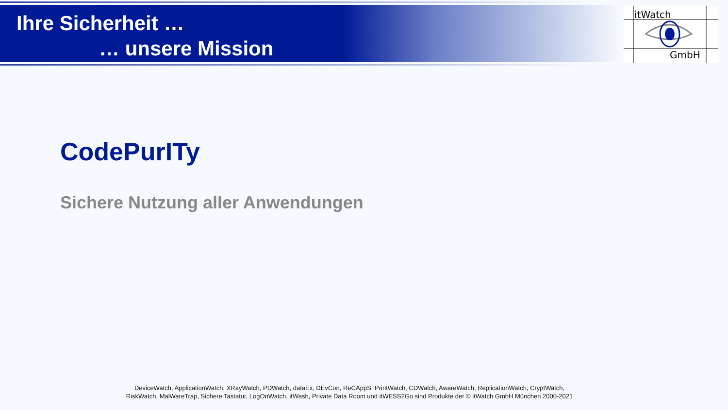Ihre Sicherheit …
… unsere Mission
itWatch
GmbH
CodePurITy
Sichere Nutzung aller Anwendungen
DeviceWatch, ApplicationWatch, XRayWatch, PDWatch, dataEx, DEvCon, ReCAppS, PrintWatch, CDWatch, AwareWatch, ReplicationWatch, CryptWatch,
RiskWatch, MalWareTrap, Sichere Tastatur, LogOnWatch, itWash, Private Data Room und itWESS2Go sind Produkte der © itWatch GmbH München 2000-2021